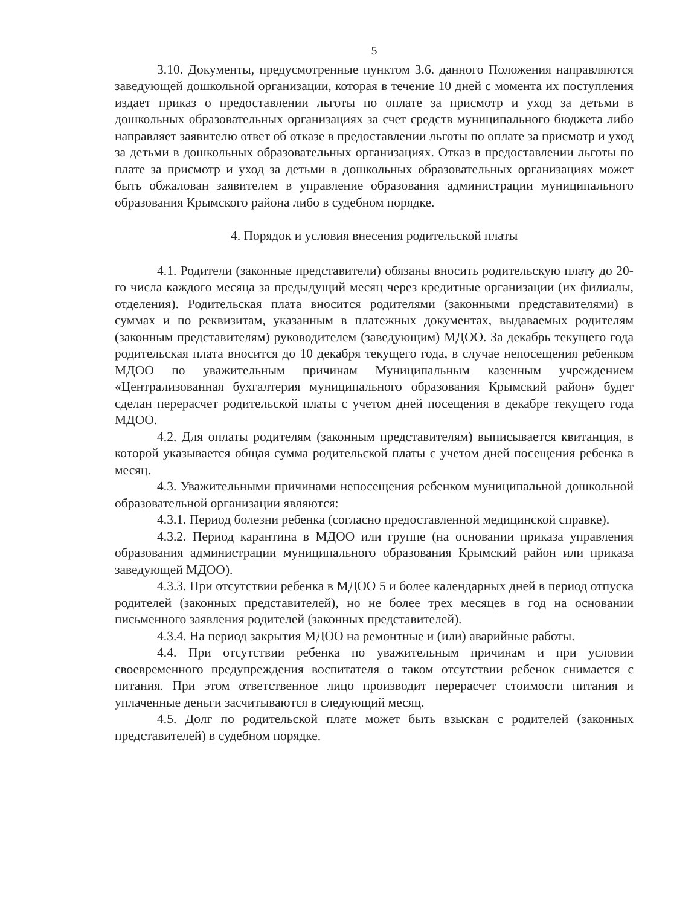5
3.10. Документы, предусмотренные пунктом 3.6. данного Положения направляются заведующей дошкольной организации, которая в течение 10 дней с момента их поступления издает приказ о предоставлении льготы по оплате за присмотр и уход за детьми в дошкольных образовательных организациях за счет средств муниципального бюджета либо направляет заявителю ответ об отказе в предоставлении льготы по оплате за присмотр и уход за детьми в дошкольных образовательных организациях. Отказ в предоставлении льготы по плате за присмотр и уход за детьми в дошкольных образовательных организациях может быть обжалован заявителем в управление образования администрации муниципального образования Крымского района либо в судебном порядке.
4. Порядок и условия внесения родительской платы
4.1. Родители (законные представители) обязаны вносить родительскую плату до 20-го числа каждого месяца за предыдущий месяц через кредитные организации (их филиалы, отделения). Родительская плата вносится родителями (законными представителями) в суммах и по реквизитам, указанным в платежных документах, выдаваемых родителям (законным представителям) руководителем (заведующим) МДОО. За декабрь текущего года родительская плата вносится до 10 декабря текущего года, в случае непосещения ребенком МДОО по уважительным причинам Муниципальным казенным учреждением «Централизованная бухгалтерия муниципального образования Крымский район» будет сделан перерасчет родительской платы с учетом дней посещения в декабре текущего года МДОО.
4.2. Для оплаты родителям (законным представителям) выписывается квитанция, в которой указывается общая сумма родительской платы с учетом дней посещения ребенка в месяц.
4.3. Уважительными причинами непосещения ребенком муниципальной дошкольной образовательной организации являются:
4.3.1. Период болезни ребенка (согласно предоставленной медицинской справке).
4.3.2. Период карантина в МДОО или группе (на основании приказа управления образования администрации муниципального образования Крымский район или приказа заведующей МДОО).
4.3.3. При отсутствии ребенка в МДОО 5 и более календарных дней в период отпуска родителей (законных представителей), но не более трех месяцев в год на основании письменного заявления родителей (законных представителей).
4.3.4. На период закрытия МДОО на ремонтные и (или) аварийные работы.
4.4. При отсутствии ребенка по уважительным причинам и при условии своевременного предупреждения воспитателя о таком отсутствии ребенок снимается с питания. При этом ответственное лицо производит перерасчет стоимости питания и уплаченные деньги засчитываются в следующий месяц.
4.5. Долг по родительской плате может быть взыскан с родителей (законных представителей) в судебном порядке.